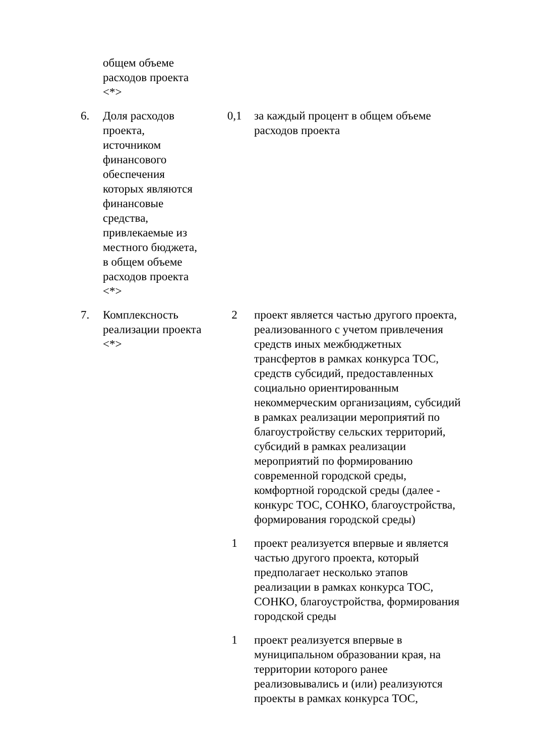| | общем объеме расходов проекта <*> | | |
| 6. | Доля расходов проекта, источником финансового обеспечения которых являются финансовые средства, привлекаемые из местного бюджета, в общем объеме расходов проекта <*> | 0,1 | за каждый процент в общем объеме расходов проекта |
| 7. | Комплексность реализации проекта <*> | 2 | проект является частью другого проекта, реализованного с учетом привлечения средств иных межбюджетных трансфертов в рамках конкурса ТОС, средств субсидий, предоставленных социально ориентированным некоммерческим организациям, субсидий в рамках реализации мероприятий по благоустройству сельских территорий, субсидий в рамках реализации мероприятий по формированию современной городской среды, комфортной городской среды (далее - конкурс ТОС, СОНКО, благоустройства, формирования городской среды) |
| | | 1 | проект реализуется впервые и является частью другого проекта, который предполагает несколько этапов реализации в рамках конкурса ТОС, СОНКО, благоустройства, формирования городской среды |
| | | 1 | проект реализуется впервые в муниципальном образовании края, на территории которого ранее реализовывались и (или) реализуются проекты в рамках конкурса ТОС, |